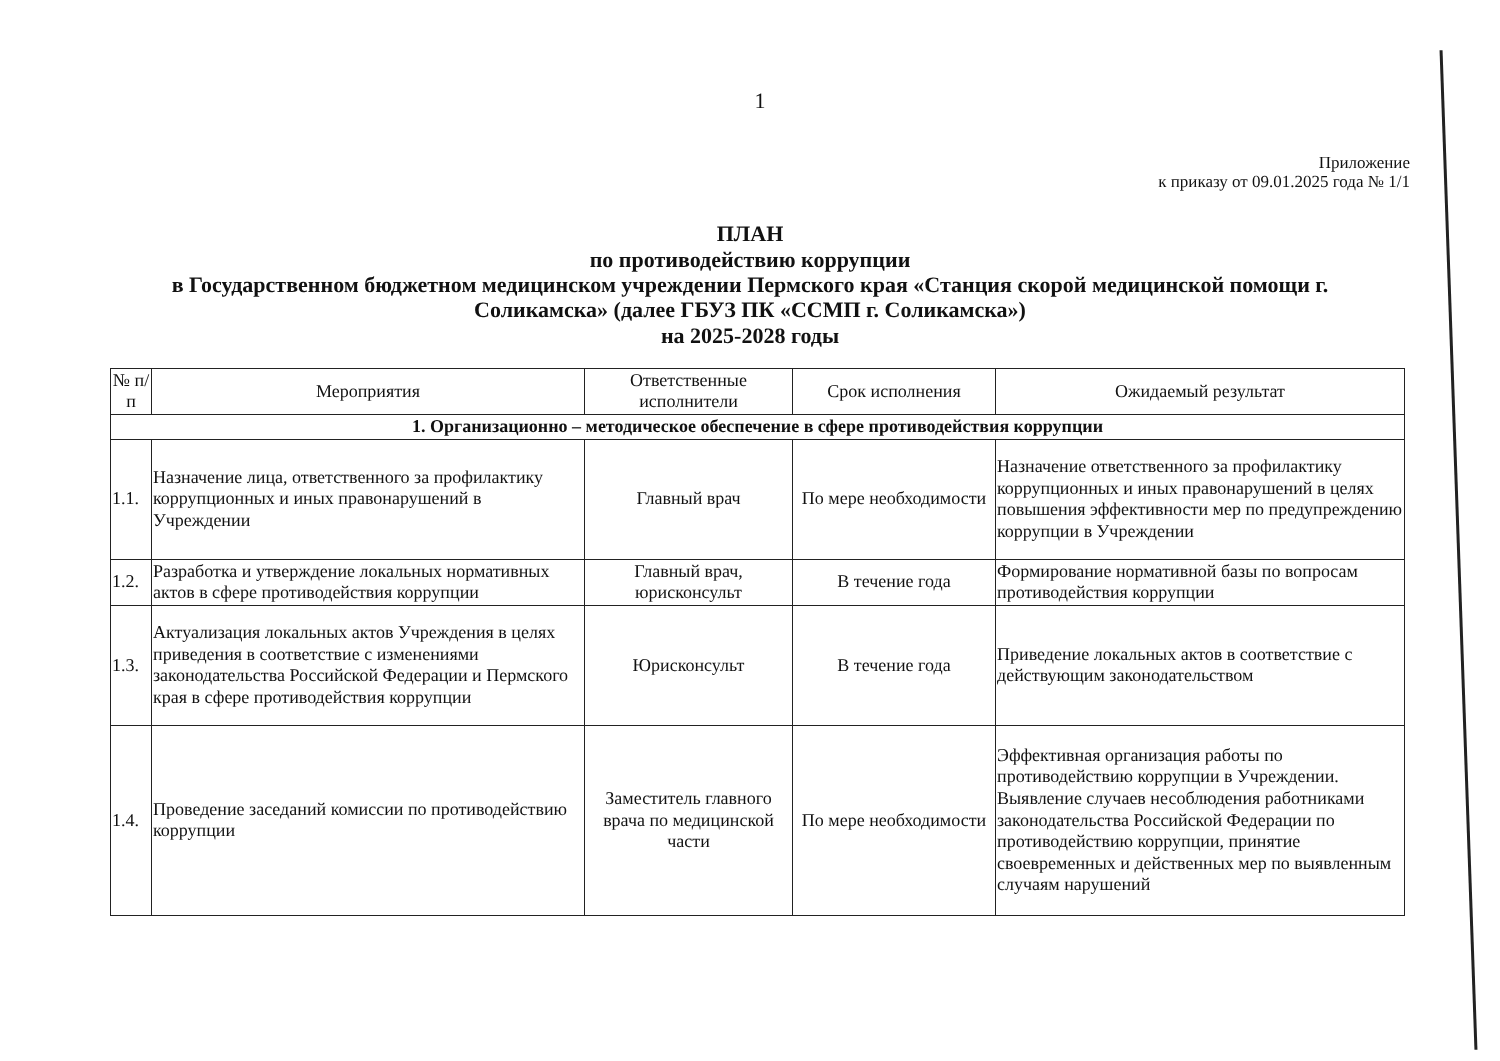1
Приложение
к приказу от 09.01.2025 года № 1/1
ПЛАН
по противодействию коррупции
в Государственном бюджетном медицинском учреждении Пермского края «Станция скорой медицинской помощи г. Соликамска» (далее ГБУЗ ПК «ССМП г. Соликамска»)
на 2025-2028 годы
| № п/п | Мероприятия | Ответственные исполнители | Срок исполнения | Ожидаемый результат |
| --- | --- | --- | --- | --- |
| 1. Организационно – методическое обеспечение в сфере противодействия коррупции | | | | |
| 1.1. | Назначение лица, ответственного за профилактику коррупционных и иных правонарушений в Учреждении | Главный врач | По мере необходимости | Назначение ответственного за профилактику коррупционных и иных правонарушений в целях повышения эффективности мер по предупреждению коррупции в Учреждении |
| 1.2. | Разработка и утверждение локальных нормативных актов в сфере противодействия коррупции | Главный врач, юрисконсульт | В течение года | Формирование нормативной базы по вопросам противодействия коррупции |
| 1.3. | Актуализация локальных актов Учреждения в целях приведения в соответствие с изменениями законодательства Российской Федерации и Пермского края в сфере противодействия коррупции | Юрисконсульт | В течение года | Приведение локальных актов в соответствие с действующим законодательством |
| 1.4. | Проведение заседаний комиссии по противодействию коррупции | Заместитель главного врача по медицинской части | По мере необходимости | Эффективная организация работы по противодействию коррупции в Учреждении. Выявление случаев несоблюдения работниками законодательства Российской Федерации по противодействию коррупции, принятие своевременных и действенных мер по выявленным случаям нарушений |